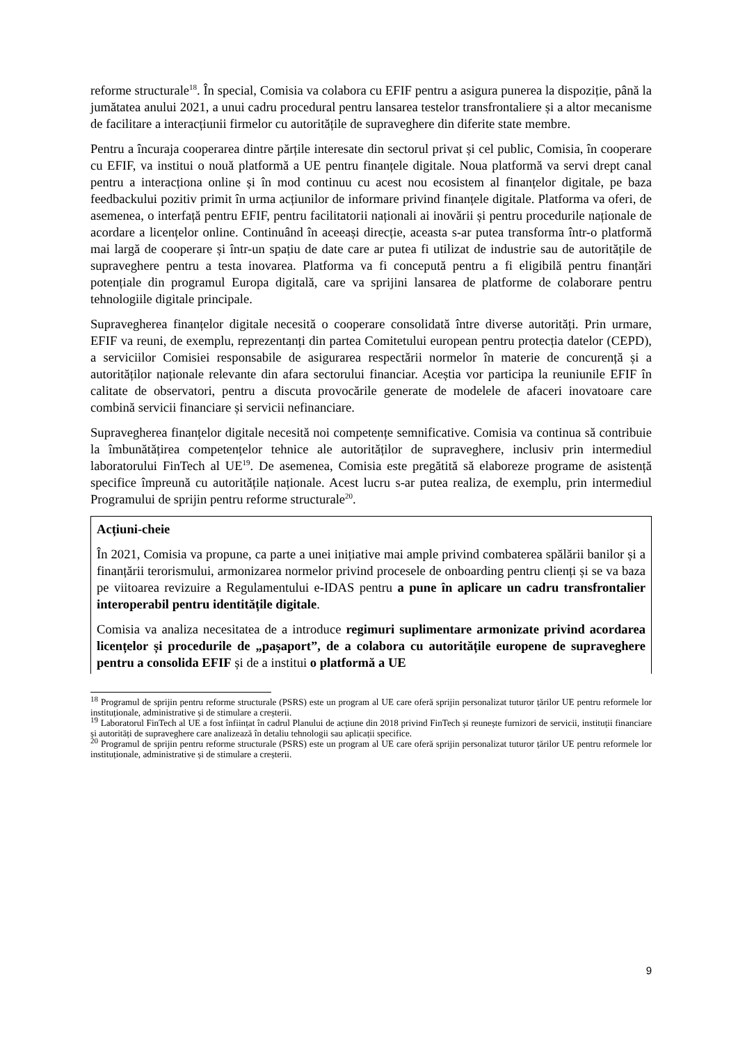reforme structurale<sup>18</sup>. În special, Comisia va colabora cu EFIF pentru a asigura punerea la dispoziție, până la jumătatea anului 2021, a unui cadru procedural pentru lansarea testelor transfrontaliere și a altor mecanisme de facilitare a interacțiunii firmelor cu autoritățile de supraveghere din diferite state membre.
Pentru a încuraja cooperarea dintre părțile interesate din sectorul privat și cel public, Comisia, în cooperare cu EFIF, va institui o nouă platformă a UE pentru finanțele digitale. Noua platformă va servi drept canal pentru a interacționa online și în mod continuu cu acest nou ecosistem al finanțelor digitale, pe baza feedbackului pozitiv primit în urma acțiunilor de informare privind finanțele digitale. Platforma va oferi, de asemenea, o interfață pentru EFIF, pentru facilitatorii naționali ai inovării și pentru procedurile naționale de acordare a licențelor online. Continuând în aceeași direcție, aceasta s-ar putea transforma într-o platformă mai largă de cooperare și într-un spațiu de date care ar putea fi utilizat de industrie sau de autoritățile de supraveghere pentru a testa inovarea. Platforma va fi concepută pentru a fi eligibilă pentru finanțări potențiale din programul Europa digitală, care va sprijini lansarea de platforme de colaborare pentru tehnologiile digitale principale.
Supravegherea finanțelor digitale necesită o cooperare consolidată între diverse autorități. Prin urmare, EFIF va reuni, de exemplu, reprezentanți din partea Comitetului european pentru protecția datelor (CEPD), a serviciilor Comisiei responsabile de asigurarea respectării normelor în materie de concurență și a autorităților naționale relevante din afara sectorului financiar. Aceștia vor participa la reuniunile EFIF în calitate de observatori, pentru a discuta provocările generate de modelele de afaceri inovatoare care combină servicii financiare și servicii nefinanciare.
Supravegherea finanțelor digitale necesită noi competențe semnificative. Comisia va continua să contribuie la îmbunătățirea competențelor tehnice ale autorităților de supraveghere, inclusiv prin intermediul laboratorului FinTech al UE<sup>19</sup>. De asemenea, Comisia este pregătită să elaboreze programe de asistență specifice împreună cu autoritățile naționale. Acest lucru s-ar putea realiza, de exemplu, prin intermediul Programului de sprijin pentru reforme structurale<sup>20</sup>.
Acțiuni-cheie
În 2021, Comisia va propune, ca parte a unei inițiative mai ample privind combaterea spălării banilor și a finanțării terorismului, armonizarea normelor privind procesele de onboarding pentru clienți și se va baza pe viitoarea revizuire a Regulamentului e-IDAS pentru a pune în aplicare un cadru transfrontalier interoperabil pentru identitățile digitale.
Comisia va analiza necesitatea de a introduce regimuri suplimentare armonizate privind acordarea licențelor și procedurile de „pașaport”, de a colabora cu autoritățile europene de supraveghere pentru a consolida EFIF și de a institui o platformă a UE
<sup>18</sup> Programul de sprijin pentru reforme structurale (PSRS) este un program al UE care oferă sprijin personalizat tuturor țărilor UE pentru reformele lor instituționale, administrative și de stimulare a creșterii.
<sup>19</sup> Laboratorul FinTech al UE a fost înființat în cadrul Planului de acțiune din 2018 privind FinTech și reunește furnizori de servicii, instituții financiare și autorități de supraveghere care analizează în detaliu tehnologii sau aplicații specifice.
<sup>20</sup> Programul de sprijin pentru reforme structurale (PSRS) este un program al UE care oferă sprijin personalizat tuturor țărilor UE pentru reformele lor instituționale, administrative și de stimulare a creșterii.
9